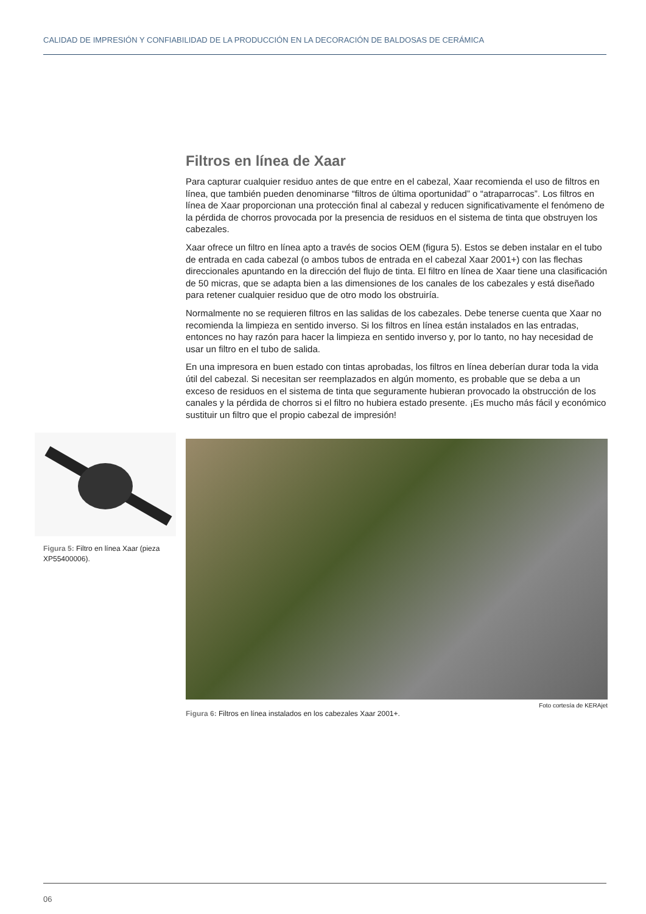CALIDAD DE IMPRESIÓN Y CONFIABILIDAD DE LA PRODUCCIÓN EN LA DECORACIÓN DE BALDOSAS DE CERÁMICA
Filtros en línea de Xaar
Para capturar cualquier residuo antes de que entre en el cabezal, Xaar recomienda el uso de filtros en línea, que también pueden denominarse “filtros de última oportunidad” o “atraparrocas”. Los filtros en línea de Xaar proporcionan una protección final al cabezal y reducen significativamente el fenómeno de la pérdida de chorros provocada por la presencia de residuos en el sistema de tinta que obstruyen los cabezales.
Xaar ofrece un filtro en línea apto a través de socios OEM (figura 5). Estos se deben instalar en el tubo de entrada en cada cabezal (o ambos tubos de entrada en el cabezal Xaar 2001+) con las flechas direccionales apuntando en la dirección del flujo de tinta. El filtro en línea de Xaar tiene una clasificación de 50 micras, que se adapta bien a las dimensiones de los canales de los cabezales y está diseñado para retener cualquier residuo que de otro modo los obstruiría.
Normalmente no se requieren filtros en las salidas de los cabezales. Debe tenerse cuenta que Xaar no recomienda la limpieza en sentido inverso. Si los filtros en línea están instalados en las entradas, entonces no hay razón para hacer la limpieza en sentido inverso y, por lo tanto, no hay necesidad de usar un filtro en el tubo de salida.
En una impresora en buen estado con tintas aprobadas, los filtros en línea deberían durar toda la vida útil del cabezal. Si necesitan ser reemplazados en algún momento, es probable que se deba a un exceso de residuos en el sistema de tinta que seguramente hubieran provocado la obstrucción de los canales y la pérdida de chorros si el filtro no hubiera estado presente. ¡Es mucho más fácil y económico sustituir un filtro que el propio cabezal de impresión!
Figura 5: Filtro en línea Xaar (pieza XP55400006).
Foto cortesía de KERAjet
Figura 6: Filtros en línea instalados en los cabezales Xaar 2001+.
06